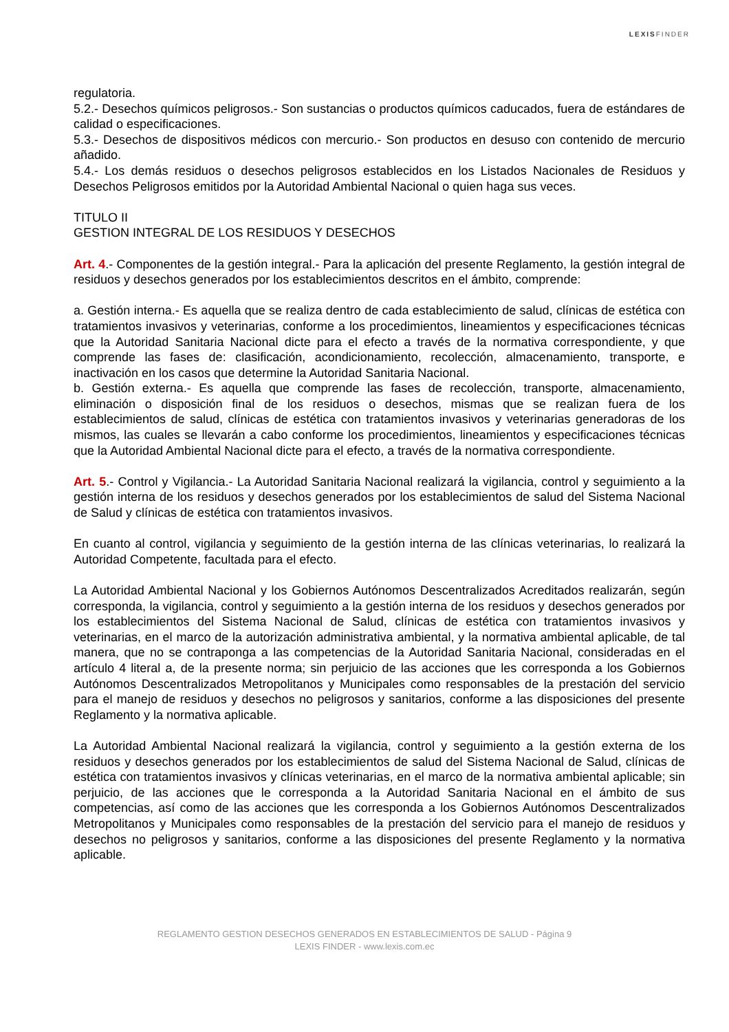LEXISFINDER
regulatoria.
5.2.- Desechos químicos peligrosos.- Son sustancias o productos químicos caducados, fuera de estándares de calidad o especificaciones.
5.3.- Desechos de dispositivos médicos con mercurio.- Son productos en desuso con contenido de mercurio añadido.
5.4.- Los demás residuos o desechos peligrosos establecidos en los Listados Nacionales de Residuos y Desechos Peligrosos emitidos por la Autoridad Ambiental Nacional o quien haga sus veces.
TITULO II
GESTION INTEGRAL DE LOS RESIDUOS Y DESECHOS
Art. 4.- Componentes de la gestión integral.- Para la aplicación del presente Reglamento, la gestión integral de residuos y desechos generados por los establecimientos descritos en el ámbito, comprende:
a. Gestión interna.- Es aquella que se realiza dentro de cada establecimiento de salud, clínicas de estética con tratamientos invasivos y veterinarias, conforme a los procedimientos, lineamientos y especificaciones técnicas que la Autoridad Sanitaria Nacional dicte para el efecto a través de la normativa correspondiente, y que comprende las fases de: clasificación, acondicionamiento, recolección, almacenamiento, transporte, e inactivación en los casos que determine la Autoridad Sanitaria Nacional.
b. Gestión externa.- Es aquella que comprende las fases de recolección, transporte, almacenamiento, eliminación o disposición final de los residuos o desechos, mismas que se realizan fuera de los establecimientos de salud, clínicas de estética con tratamientos invasivos y veterinarias generadoras de los mismos, las cuales se llevarán a cabo conforme los procedimientos, lineamientos y especificaciones técnicas que la Autoridad Ambiental Nacional dicte para el efecto, a través de la normativa correspondiente.
Art. 5.- Control y Vigilancia.- La Autoridad Sanitaria Nacional realizará la vigilancia, control y seguimiento a la gestión interna de los residuos y desechos generados por los establecimientos de salud del Sistema Nacional de Salud y clínicas de estética con tratamientos invasivos.
En cuanto al control, vigilancia y seguimiento de la gestión interna de las clínicas veterinarias, lo realizará la Autoridad Competente, facultada para el efecto.
La Autoridad Ambiental Nacional y los Gobiernos Autónomos Descentralizados Acreditados realizarán, según corresponda, la vigilancia, control y seguimiento a la gestión interna de los residuos y desechos generados por los establecimientos del Sistema Nacional de Salud, clínicas de estética con tratamientos invasivos y veterinarias, en el marco de la autorización administrativa ambiental, y la normativa ambiental aplicable, de tal manera, que no se contraponga a las competencias de la Autoridad Sanitaria Nacional, consideradas en el artículo 4 literal a, de la presente norma; sin perjuicio de las acciones que les corresponda a los Gobiernos Autónomos Descentralizados Metropolitanos y Municipales como responsables de la prestación del servicio para el manejo de residuos y desechos no peligrosos y sanitarios, conforme a las disposiciones del presente Reglamento y la normativa aplicable.
La Autoridad Ambiental Nacional realizará la vigilancia, control y seguimiento a la gestión externa de los residuos y desechos generados por los establecimientos de salud del Sistema Nacional de Salud, clínicas de estética con tratamientos invasivos y clínicas veterinarias, en el marco de la normativa ambiental aplicable; sin perjuicio, de las acciones que le corresponda a la Autoridad Sanitaria Nacional en el ámbito de sus competencias, así como de las acciones que les corresponda a los Gobiernos Autónomos Descentralizados Metropolitanos y Municipales como responsables de la prestación del servicio para el manejo de residuos y desechos no peligrosos y sanitarios, conforme a las disposiciones del presente Reglamento y la normativa aplicable.
REGLAMENTO GESTION DESECHOS GENERADOS EN ESTABLECIMIENTOS DE SALUD - Página 9
LEXIS FINDER - www.lexis.com.ec